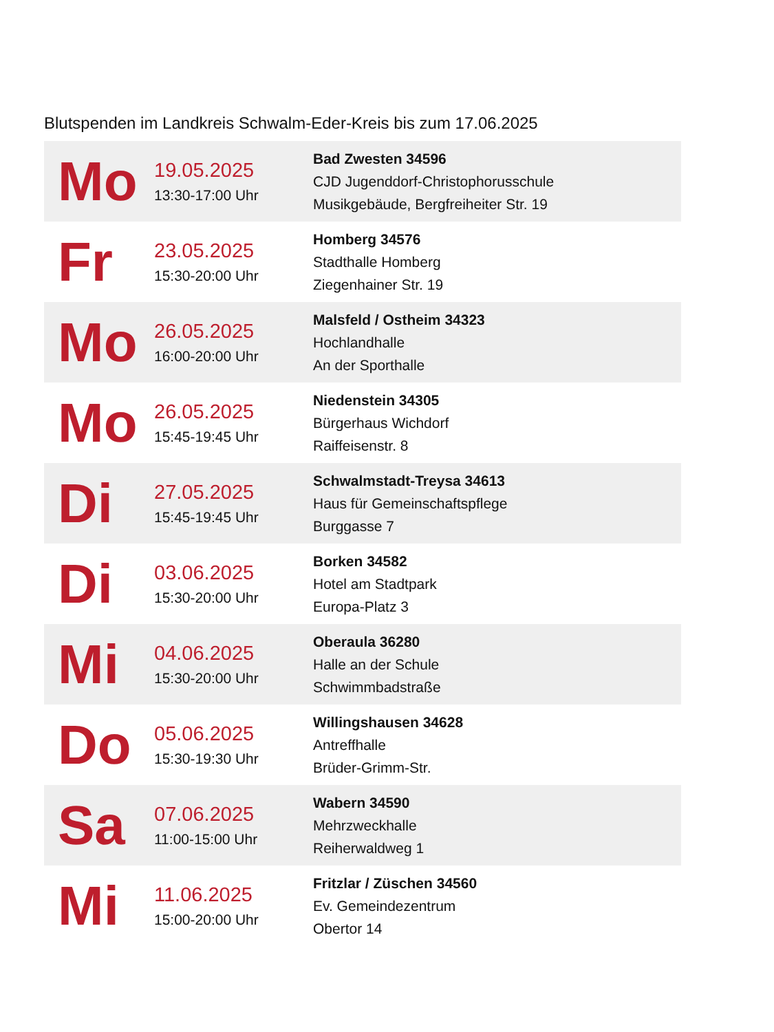Blutspenden im Landkreis Schwalm-Eder-Kreis bis zum 17.06.2025
| Mo | 19.05.2025 13:30-17:00 Uhr | Bad Zwesten 34596 CJD Jugenddorf-Christophorusschule Musikgebäude, Bergfreiheiter Str. 19 |
| Fr | 23.05.2025 15:30-20:00 Uhr | Homberg 34576 Stadthalle Homberg Ziegenhainer Str. 19 |
| Mo | 26.05.2025 16:00-20:00 Uhr | Malsfeld / Ostheim 34323 Hochlandhalle An der Sporthalle |
| Mo | 26.05.2025 15:45-19:45 Uhr | Niedenstein 34305 Bürgerhaus Wichdorf Raiffeisenstr. 8 |
| Di | 27.05.2025 15:45-19:45 Uhr | Schwalmstadt-Treysa 34613 Haus für Gemeinschaftspflege Burggasse 7 |
| Di | 03.06.2025 15:30-20:00 Uhr | Borken 34582 Hotel am Stadtpark Europa-Platz 3 |
| Mi | 04.06.2025 15:30-20:00 Uhr | Oberaula 36280 Halle an der Schule Schwimmbadstraße |
| Do | 05.06.2025 15:30-19:30 Uhr | Willingshausen 34628 Antreffhalle Brüder-Grimm-Str. |
| Sa | 07.06.2025 11:00-15:00 Uhr | Wabern 34590 Mehrzweckhalle Reiherwaldweg 1 |
| Mi | 11.06.2025 15:00-20:00 Uhr | Fritzlar / Züschen 34560 Ev. Gemeindezentrum Obertor 14 |